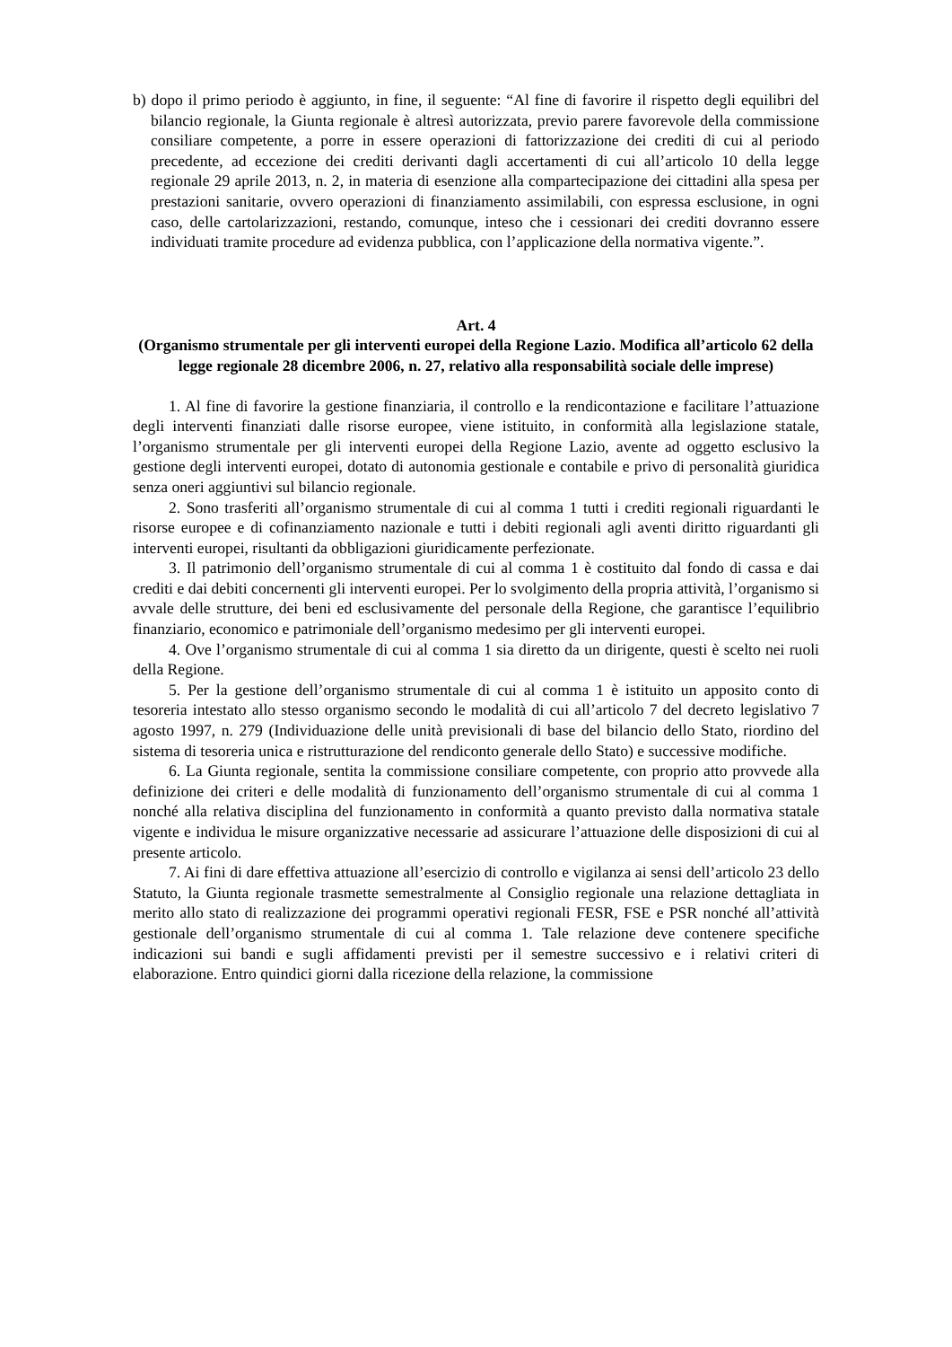b) dopo il primo periodo è aggiunto, in fine, il seguente: “Al fine di favorire il rispetto degli equilibri del bilancio regionale, la Giunta regionale è altresì autorizzata, previo parere favorevole della commissione consiliare competente, a porre in essere operazioni di fattorizzazione dei crediti di cui al periodo precedente, ad eccezione dei crediti derivanti dagli accertamenti di cui all’articolo 10 della legge regionale 29 aprile 2013, n. 2, in materia di esenzione alla compartecipazione dei cittadini alla spesa per prestazioni sanitarie, ovvero operazioni di finanziamento assimilabili, con espressa esclusione, in ogni caso, delle cartolarizzazioni, restando, comunque, inteso che i cessionari dei crediti dovranno essere individuati tramite procedure ad evidenza pubblica, con l’applicazione della normativa vigente.”.
Art. 4
(Organismo strumentale per gli interventi europei della Regione Lazio. Modifica all’articolo 62 della legge regionale 28 dicembre 2006, n. 27, relativo alla responsabilità sociale delle imprese)
1. Al fine di favorire la gestione finanziaria, il controllo e la rendicontazione e facilitare l’attuazione degli interventi finanziati dalle risorse europee, viene istituito, in conformità alla legislazione statale, l’organismo strumentale per gli interventi europei della Regione Lazio, avente ad oggetto esclusivo la gestione degli interventi europei, dotato di autonomia gestionale e contabile e privo di personalità giuridica senza oneri aggiuntivi sul bilancio regionale.
2. Sono trasferiti all’organismo strumentale di cui al comma 1 tutti i crediti regionali riguardanti le risorse europee e di cofinanziamento nazionale e tutti i debiti regionali agli aventi diritto riguardanti gli interventi europei, risultanti da obbligazioni giuridicamente perfezionate.
3. Il patrimonio dell’organismo strumentale di cui al comma 1 è costituito dal fondo di cassa e dai crediti e dai debiti concernenti gli interventi europei. Per lo svolgimento della propria attività, l’organismo si avvale delle strutture, dei beni ed esclusivamente del personale della Regione, che garantisce l’equilibrio finanziario, economico e patrimoniale dell’organismo medesimo per gli interventi europei.
4. Ove l’organismo strumentale di cui al comma 1 sia diretto da un dirigente, questi è scelto nei ruoli della Regione.
5. Per la gestione dell’organismo strumentale di cui al comma 1 è istituito un apposito conto di tesoreria intestato allo stesso organismo secondo le modalità di cui all’articolo 7 del decreto legislativo 7 agosto 1997, n. 279 (Individuazione delle unità previsionali di base del bilancio dello Stato, riordino del sistema di tesoreria unica e ristrutturazione del rendiconto generale dello Stato) e successive modifiche.
6. La Giunta regionale, sentita la commissione consiliare competente, con proprio atto provvede alla definizione dei criteri e delle modalità di funzionamento dell’organismo strumentale di cui al comma 1 nonché alla relativa disciplina del funzionamento in conformità a quanto previsto dalla normativa statale vigente e individua le misure organizzative necessarie ad assicurare l’attuazione delle disposizioni di cui al presente articolo.
7. Ai fini di dare effettiva attuazione all’esercizio di controllo e vigilanza ai sensi dell’articolo 23 dello Statuto, la Giunta regionale trasmette semestralmente al Consiglio regionale una relazione dettagliata in merito allo stato di realizzazione dei programmi operativi regionali FESR, FSE e PSR nonché all’attività gestionale dell’organismo strumentale di cui al comma 1. Tale relazione deve contenere specifiche indicazioni sui bandi e sugli affidamenti previsti per il semestre successivo e i relativi criteri di elaborazione. Entro quindici giorni dalla ricezione della relazione, la commissione